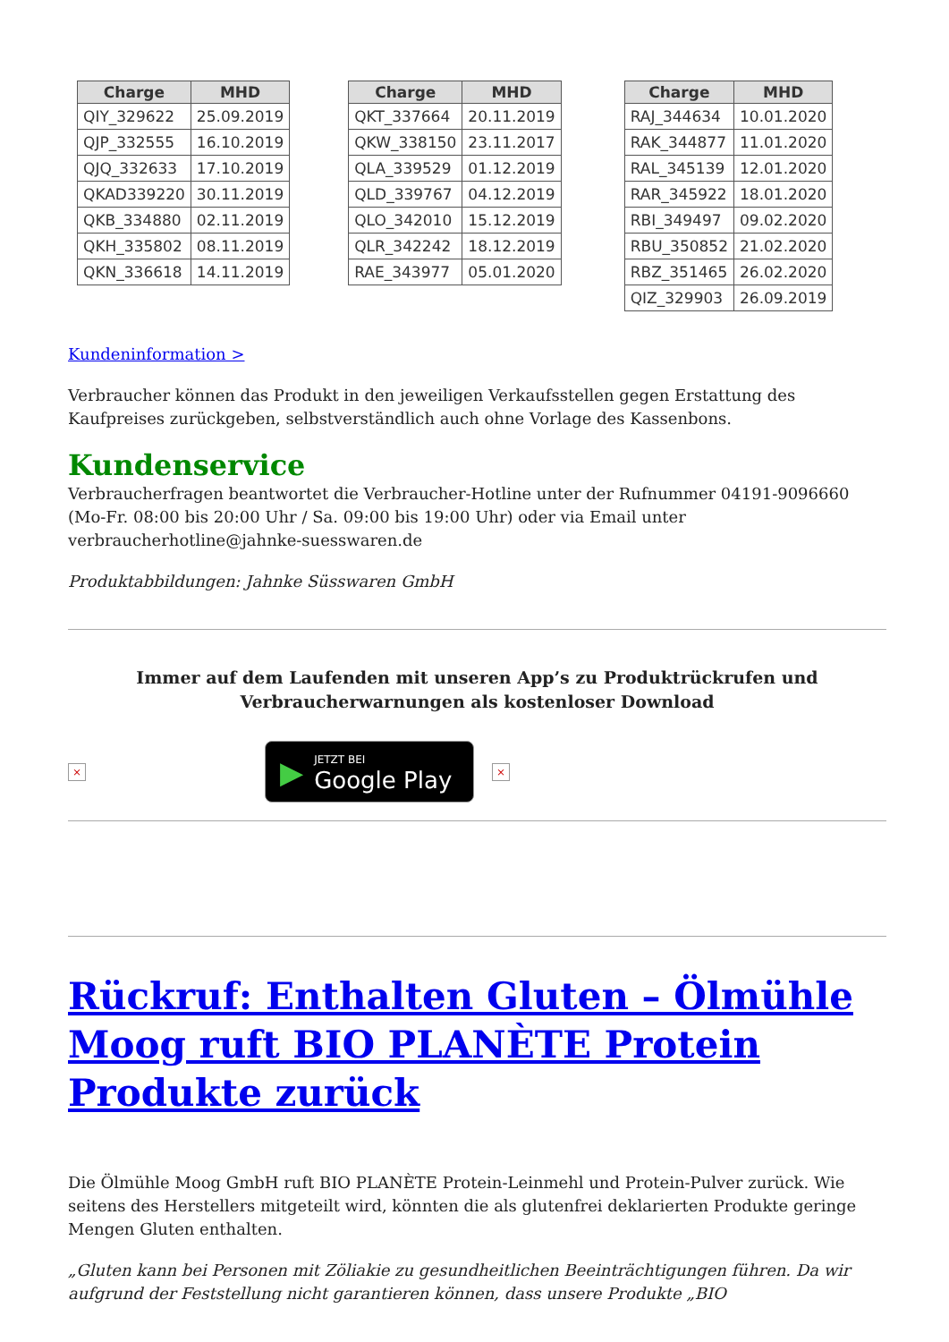| Charge | MHD |
| --- | --- |
| QIY_329622 | 25.09.2019 |
| QJP_332555 | 16.10.2019 |
| QJQ_332633 | 17.10.2019 |
| QKAD339220 | 30.11.2019 |
| QKB_334880 | 02.11.2019 |
| QKH_335802 | 08.11.2019 |
| QKN_336618 | 14.11.2019 |
| Charge | MHD |
| --- | --- |
| QKT_337664 | 20.11.2019 |
| QKW_338150 | 23.11.2017 |
| QLA_339529 | 01.12.2019 |
| QLD_339767 | 04.12.2019 |
| QLO_342010 | 15.12.2019 |
| QLR_342242 | 18.12.2019 |
| RAE_343977 | 05.01.2020 |
| Charge | MHD |
| --- | --- |
| RAJ_344634 | 10.01.2020 |
| RAK_344877 | 11.01.2020 |
| RAL_345139 | 12.01.2020 |
| RAR_345922 | 18.01.2020 |
| RBI_349497 | 09.02.2020 |
| RBU_350852 | 21.02.2020 |
| RBZ_351465 | 26.02.2020 |
| QIZ_329903 | 26.09.2019 |
Kundeninformation >
Verbraucher können das Produkt in den jeweiligen Verkaufsstellen gegen Erstattung des Kaufpreises zurückgeben, selbstverständlich auch ohne Vorlage des Kassenbons.
Kundenservice
Verbraucherfragen beantwortet die Verbraucher-Hotline unter der Rufnummer 04191-9096660 (Mo-Fr. 08:00 bis 20:00 Uhr / Sa. 09:00 bis 19:00 Uhr) oder via Email unter verbraucherhotline@jahnke-suesswaren.de
Produktabbildungen: Jahnke Süsswaren GmbH
Immer auf dem Laufenden mit unseren App’s zu Produktrückrufen und Verbraucherwarnungen als kostenloser Download
× ▶ JETZT BEI
Google Play ×
Rückruf: Enthalten Gluten – Ölmühle Moog ruft BIO PLANÈTE Protein Produkte zurück
Die Ölmühle Moog GmbH ruft BIO PLANÈTE Protein-Leinmehl und Protein-Pulver zurück. Wie seitens des Herstellers mitgeteilt wird, könnten die als glutenfrei deklarierten Produkte geringe Mengen Gluten enthalten.
„Gluten kann bei Personen mit Zöliakie zu gesundheitlichen Beeinträchtigungen führen. Da wir aufgrund der Feststellung nicht garantieren können, dass unsere Produkte „BIO